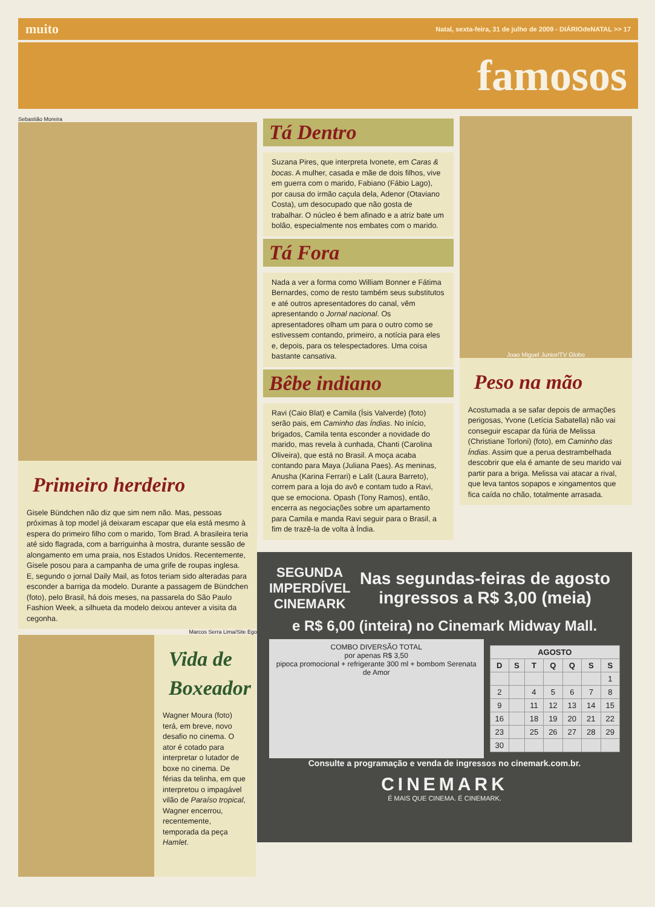muito Natal, sexta-feira, 31 de julho de 2009 - DIÁRIOdeNATAL >> 17
famosos
Sebastião Moreira
Primeiro herdeiro
Gisele Bündchen não diz que sim nem não. Mas, pessoas próximas à top model já deixaram escapar que ela está mesmo à espera do primeiro filho com o marido, Tom Brad. A brasileira teria até sido flagrada, com a barriguinha à mostra, durante sessão de alongamento em uma praia, nos Estados Unidos. Recentemente, Gisele posou para a campanha de uma grife de roupas inglesa. E, segundo o jornal Daily Mail, as fotos teriam sido alteradas para esconder a barriga da modelo. Durante a passagem de Bündchen (foto), pelo Brasil, há dois meses, na passarela do São Paulo Fashion Week, a silhueta da modelo deixou antever a visita da cegonha.
Marcos Serra Lima/Site Ego
Vida de Boxeador
Wagner Moura (foto) terá, em breve, novo desafio no cinema. O ator é cotado para interpretar o lutador de boxe no cinema. De férias da telinha, em que interpretou o impagável vilão de Paraíso tropical, Wagner encerrou, recentemente, temporada da peça Hamlet.
Tá Dentro
Suzana Pires, que interpreta Ivonete, em Caras & bocas. A mulher, casada e mãe de dois filhos, vive em guerra com o marido, Fabiano (Fábio Lago), por causa do irmão caçula dela, Adenor (Otaviano Costa), um desocupado que não gosta de trabalhar. O núcleo é bem afinado e a atriz bate um bolão, especialmente nos embates com o marido.
Tá Fora
Nada a ver a forma como William Bonner e Fátima Bernardes, como de resto também seus substitutos e até outros apresentadores do canal, vêm apresentando o Jornal nacional. Os apresentadores olham um para o outro como se estivessem contando, primeiro, a notícia para eles e, depois, para os telespectadores. Uma coisa bastante cansativa.
Bêbe indiano
Ravi (Caio Blat) e Camila (Ísis Valverde) (foto) serão pais, em Caminho das Índias. No início, brigados, Camila tenta esconder a novidade do marido, mas revela à cunhada, Chanti (Carolina Oliveira), que está no Brasil. A moça acaba contando para Maya (Juliana Paes). As meninas, Anusha (Karina Ferrari) e Lalit (Laura Barreto), correm para a loja do avô e contam tudo a Ravi, que se emociona. Opash (Tony Ramos), então, encerra as negociações sobre um apartamento para Camila e manda Ravi seguir para o Brasil, a fim de trazê-la de volta à Índia.
Joao Miguel Junior/TV Globo
Peso na mão
Acostumada a se safar depois de armações perigosas, Yvone (Letícia Sabatella) não vai conseguir escapar da fúria de Melissa (Christiane Torloni) (foto), em Caminho das Índias. Assim que a perua destrambelhada descobrir que ela é amante de seu marido vai partir para a briga. Melissa vai atacar a rival, que leva tantos sopapos e xingamentos que fica caída no chão, totalmente arrasada.
SEGUNDA IMPERDÍVEL CINEMARK
Nas segundas-feiras de agosto ingressos a R$ 3,00 (meia)
e R$ 6,00 (inteira) no Cinemark Midway Mall.
COMBO DIVERSÃO TOTAL
por apenas R$ 3,50
pipoca promocional + refrigerante 300 ml + bombom Serenata de Amor
| AGOSTO | | | | | | |
| --- | --- | --- | --- | --- | --- | --- |
| D | S | T | Q | Q | S | S |
| | | | | | | 1 |
| 2 | | 4 | 5 | 6 | 7 | 8 |
| 9 | | 11 | 12 | 13 | 14 | 15 |
| 16 | | 18 | 19 | 20 | 21 | 22 |
| 23 | | 25 | 26 | 27 | 28 | 29 |
| 30 | | | | | | |
Consulte a programação e venda de ingressos no cinemark.com.br.
CINEMARK
É MAIS QUE CINEMA. É CINEMARK.